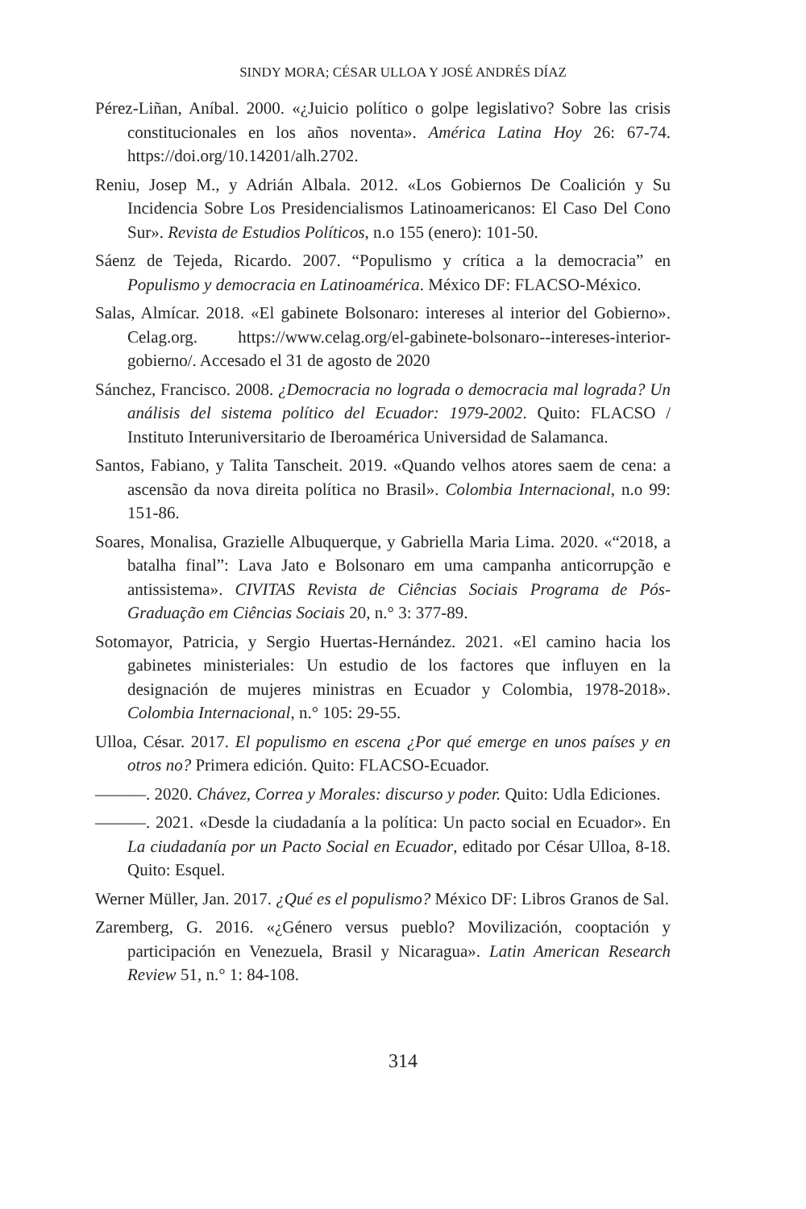SINDY MORA; CÉSAR ULLOA Y JOSÉ ANDRÉS DÍAZ
Pérez-Liñan, Aníbal. 2000. «¿Juicio político o golpe legislativo? Sobre las crisis constitucionales en los años noventa». América Latina Hoy 26: 67-74. https://doi.org/10.14201/alh.2702.
Reniu, Josep M., y Adrián Albala. 2012. «Los Gobiernos De Coalición y Su Incidencia Sobre Los Presidencialismos Latinoamericanos: El Caso Del Cono Sur». Revista de Estudios Políticos, n.o 155 (enero): 101-50.
Sáenz de Tejeda, Ricardo. 2007. “Populismo y crítica a la democracia” en Populismo y democracia en Latinoamérica. México DF: FLACSO-México.
Salas, Almícar. 2018. «El gabinete Bolsonaro: intereses al interior del Gobierno». Celag.org. https://www.celag.org/el-gabinete-bolsonaro--intereses-interior-gobierno/. Accesado el 31 de agosto de 2020
Sánchez, Francisco. 2008. ¿Democracia no lograda o democracia mal lograda? Un análisis del sistema político del Ecuador: 1979-2002. Quito: FLACSO / Instituto Interuniversitario de Iberoamérica Universidad de Salamanca.
Santos, Fabiano, y Talita Tanscheit. 2019. «Quando velhos atores saem de cena: a ascensão da nova direita política no Brasil». Colombia Internacional, n.o 99: 151-86.
Soares, Monalisa, Grazielle Albuquerque, y Gabriella Maria Lima. 2020. «“2018, a batalha final”: Lava Jato e Bolsonaro em uma campanha anticorrupção e antissistema». CIVITAS Revista de Ciências Sociais Programa de Pós-Graduação em Ciências Sociais 20, n.° 3: 377-89.
Sotomayor, Patricia, y Sergio Huertas-Hernández. 2021. «El camino hacia los gabinetes ministeriales: Un estudio de los factores que influyen en la designación de mujeres ministras en Ecuador y Colombia, 1978-2018». Colombia Internacional, n.° 105: 29-55.
Ulloa, César. 2017. El populismo en escena ¿Por qué emerge en unos países y en otros no? Primera edición. Quito: FLACSO-Ecuador.
———. 2020. Chávez, Correa y Morales: discurso y poder. Quito: Udla Ediciones.
———. 2021. «Desde la ciudadanía a la política: Un pacto social en Ecuador». En La ciudadanía por un Pacto Social en Ecuador, editado por César Ulloa, 8-18. Quito: Esquel.
Werner Müller, Jan. 2017. ¿Qué es el populismo? México DF: Libros Granos de Sal.
Zaremberg, G. 2016. «¿Género versus pueblo? Movilización, cooptación y participación en Venezuela, Brasil y Nicaragua». Latin American Research Review 51, n.° 1: 84-108.
314